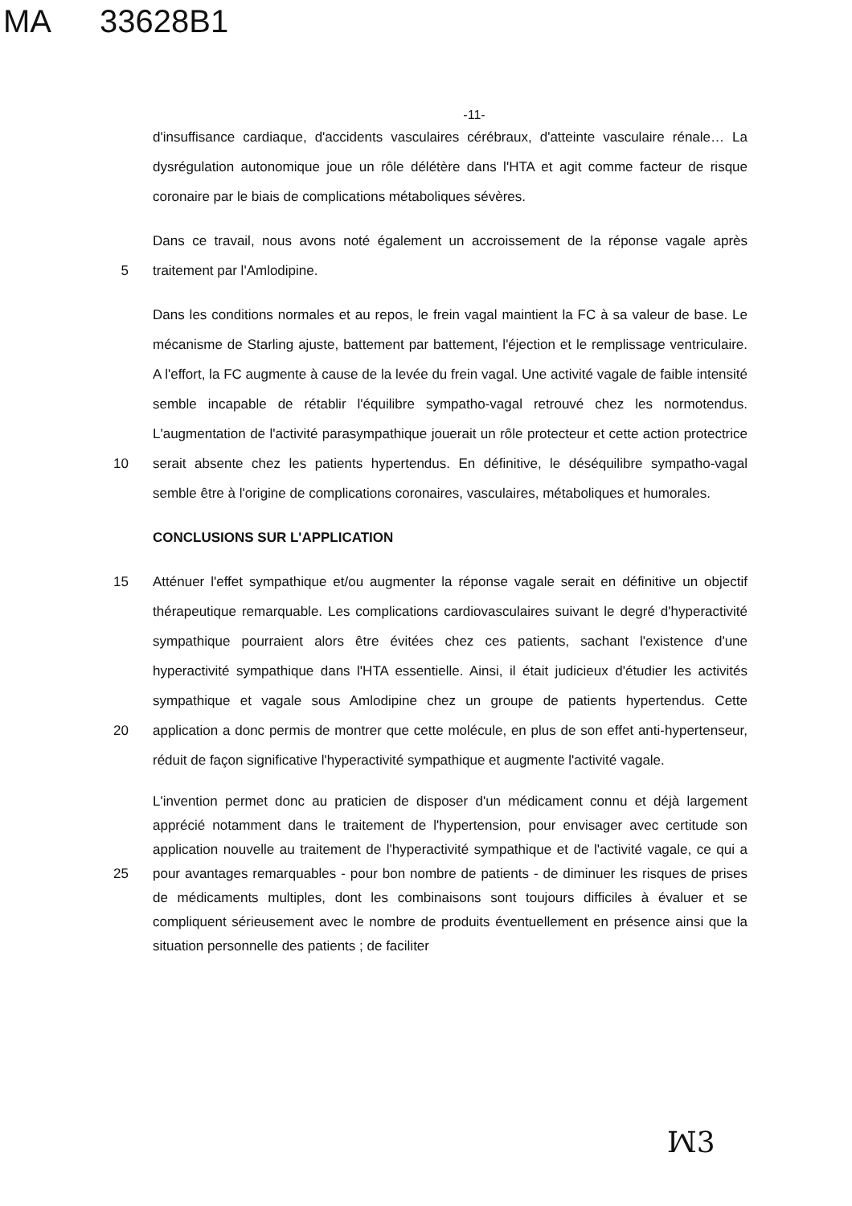MA 33628B1
-11-
d'insuffisance cardiaque, d'accidents vasculaires cérébraux, d'atteinte vasculaire rénale… La dysrégulation autonomique joue un rôle délétère dans l'HTA et agit comme facteur de risque coronaire par le biais de complications métaboliques sévères.
5 Dans ce travail, nous avons noté également un accroissement de la réponse vagale après traitement par l'Amlodipine.
10 Dans les conditions normales et au repos, le frein vagal maintient la FC à sa valeur de base. Le mécanisme de Starling ajuste, battement par battement, l'éjection et le remplissage ventriculaire. A l'effort, la FC augmente à cause de la levée du frein vagal. Une activité vagale de faible intensité semble incapable de rétablir l'équilibre sympatho-vagal retrouvé chez les normotendus. L'augmentation de l'activité parasympathique jouerait un rôle protecteur et cette action protectrice serait absente chez les patients hypertendus. En définitive, le déséquilibre sympatho-vagal semble être à l'origine de complications coronaires, vasculaires, métaboliques et humorales.
CONCLUSIONS SUR L'APPLICATION
15
20
Atténuer l'effet sympathique et/ou augmenter la réponse vagale serait en définitive un objectif thérapeutique remarquable. Les complications cardiovasculaires suivant le degré d'hyperactivité sympathique pourraient alors être évitées chez ces patients, sachant l'existence d'une hyperactivité sympathique dans l'HTA essentielle. Ainsi, il était judicieux d'étudier les activités sympathique et vagale sous Amlodipine chez un groupe de patients hypertendus. Cette application a donc permis de montrer que cette molécule, en plus de son effet anti-hypertenseur, réduit de façon significative l'hyperactivité sympathique et augmente l'activité vagale.
25 L'invention permet donc au praticien de disposer d'un médicament connu et déjà largement apprécié notamment dans le traitement de l'hypertension, pour envisager avec certitude son application nouvelle au traitement de l'hyperactivité sympathique et de l'activité vagale, ce qui a pour avantages remarquables - pour bon nombre de patients - de diminuer les risques de prises de médicaments multiples, dont les combinaisons sont toujours difficiles à évaluer et se compliquent sérieusement avec le nombre de produits éventuellement en présence ainsi que la situation personnelle des patients ; de faciliter
ꟽ3